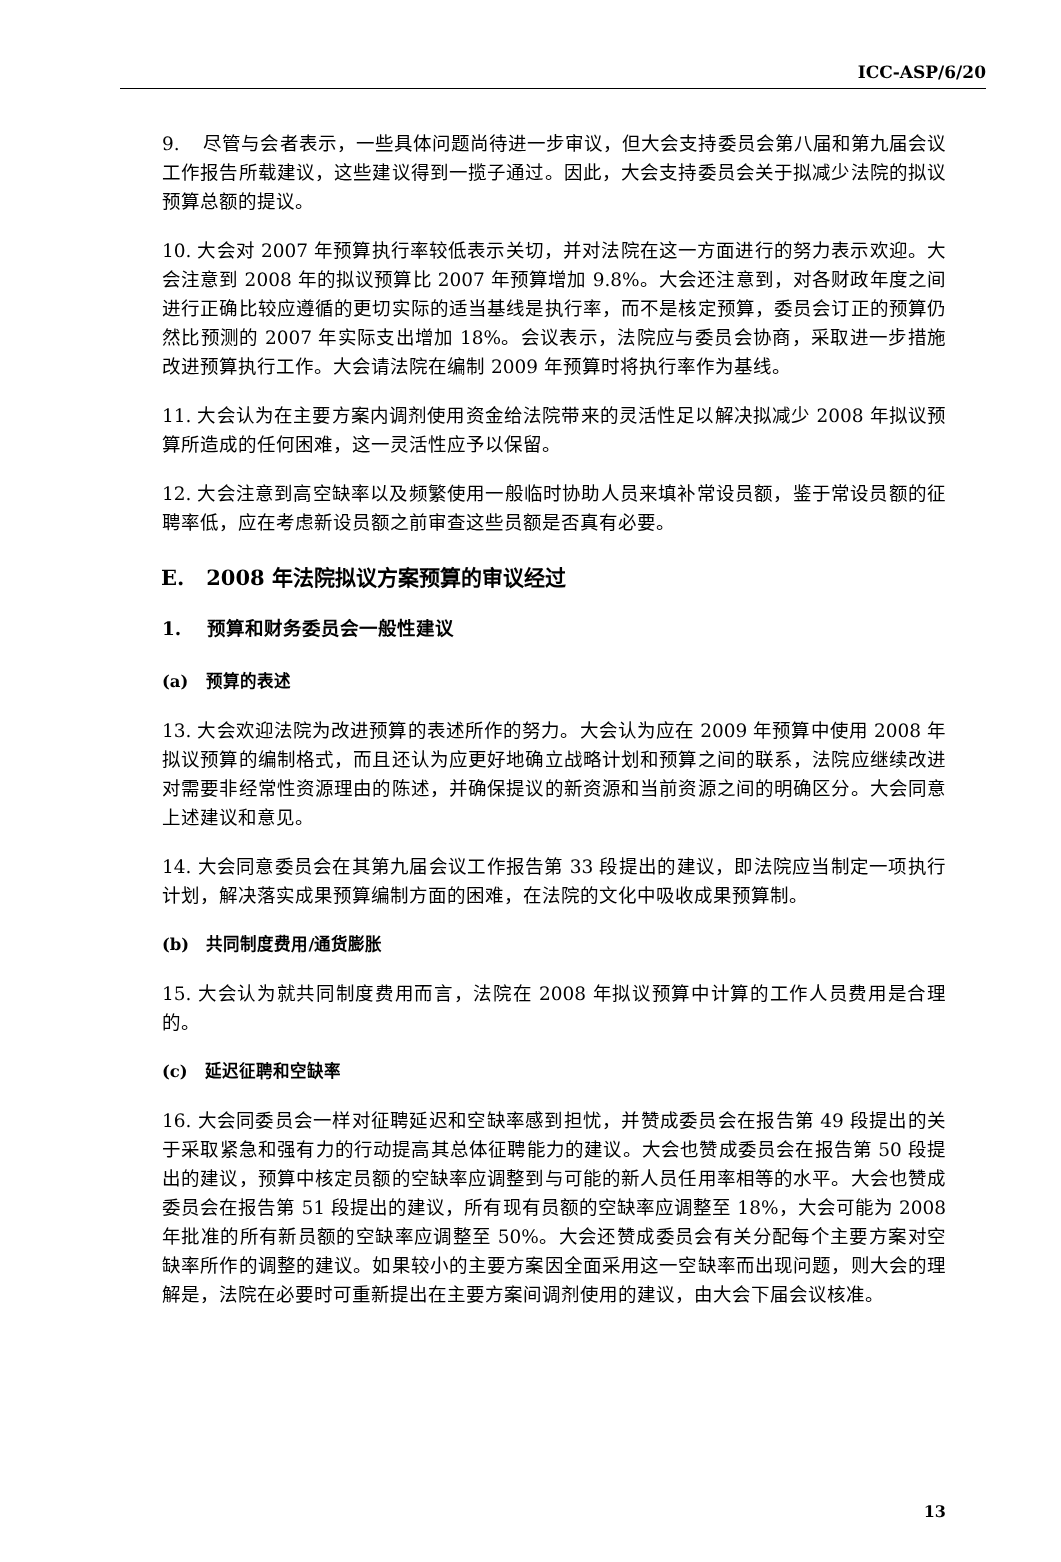ICC-ASP/6/20
9. 尽管与会者表示，一些具体问题尚待进一步审议，但大会支持委员会第八届和第九届会议工作报告所载建议，这些建议得到一揽子通过。因此，大会支持委员会关于拟减少法院的拟议预算总额的提议。
10. 大会对 2007 年预算执行率较低表示关切，并对法院在这一方面进行的努力表示欢迎。大会注意到 2008 年的拟议预算比 2007 年预算增加 9.8%。大会还注意到，对各财政年度之间进行正确比较应遵循的更切实际的适当基线是执行率，而不是核定预算，委员会订正的预算仍然比预测的 2007 年实际支出增加 18%。会议表示，法院应与委员会协商，采取进一步措施改进预算执行工作。大会请法院在编制 2009 年预算时将执行率作为基线。
11. 大会认为在主要方案内调剂使用资金给法院带来的灵活性足以解决拟减少 2008 年拟议预算所造成的任何困难，这一灵活性应予以保留。
12. 大会注意到高空缺率以及频繁使用一般临时协助人员来填补常设员额，鉴于常设员额的征聘率低，应在考虑新设员额之前审查这些员额是否真有必要。
E. 2008 年法院拟议方案预算的审议经过
1. 预算和财务委员会一般性建议
(a) 预算的表述
13. 大会欢迎法院为改进预算的表述所作的努力。大会认为应在 2009 年预算中使用 2008 年拟议预算的编制格式，而且还认为应更好地确立战略计划和预算之间的联系，法院应继续改进对需要非经常性资源理由的陈述，并确保提议的新资源和当前资源之间的明确区分。大会同意上述建议和意见。
14. 大会同意委员会在其第九届会议工作报告第 33 段提出的建议，即法院应当制定一项执行计划，解决落实成果预算编制方面的困难，在法院的文化中吸收成果预算制。
(b) 共同制度费用/通货膨胀
15. 大会认为就共同制度费用而言，法院在 2008 年拟议预算中计算的工作人员费用是合理的。
(c) 延迟征聘和空缺率
16. 大会同委员会一样对征聘延迟和空缺率感到担忧，并赞成委员会在报告第 49 段提出的关于采取紧急和强有力的行动提高其总体征聘能力的建议。大会也赞成委员会在报告第 50 段提出的建议，预算中核定员额的空缺率应调整到与可能的新人员任用率相等的水平。大会也赞成委员会在报告第 51 段提出的建议，所有现有员额的空缺率应调整至 18%，大会可能为 2008 年批准的所有新员额的空缺率应调整至 50%。大会还赞成委员会有关分配每个主要方案对空缺率所作的调整的建议。如果较小的主要方案因全面采用这一空缺率而出现问题，则大会的理解是，法院在必要时可重新提出在主要方案间调剂使用的建议，由大会下届会议核准。
13